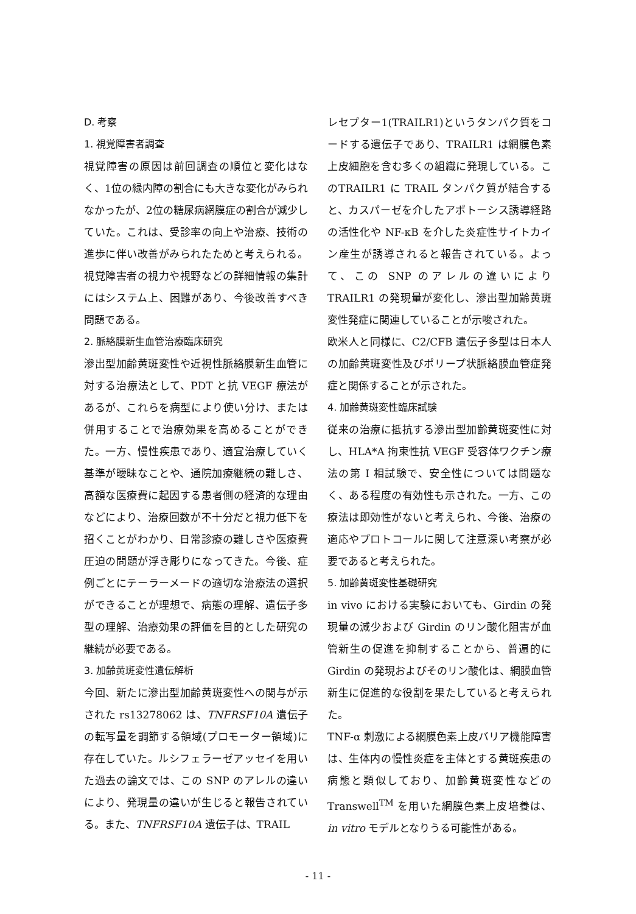D. 考察
1. 視覚障害者調査
視覚障害の原因は前回調査の順位と変化はなく、1位の緑内障の割合にも大きな変化がみられなかったが、2位の糖尿病網膜症の割合が減少していた。これは、受診率の向上や治療、技術の進歩に伴い改善がみられたためと考えられる。視覚障害者の視力や視野などの詳細情報の集計にはシステム上、困難があり、今後改善すべき問題である。
2. 脈絡膜新生血管治療臨床研究
滲出型加齢黄斑変性や近視性脈絡膜新生血管に対する治療法として、PDT と抗 VEGF 療法があるが、これらを病型により使い分け、または併用することで治療効果を高めることができた。一方、慢性疾患であり、適宜治療していく基準が曖昧なことや、通院加療継続の難しさ、高額な医療費に起因する患者側の経済的な理由などにより、治療回数が不十分だと視力低下を招くことがわかり、日常診療の難しさや医療費圧迫の問題が浮き彫りになってきた。今後、症例ごとにテーラーメードの適切な治療法の選択ができることが理想で、病態の理解、遺伝子多型の理解、治療効果の評価を目的とした研究の継続が必要である。
3. 加齢黄斑変性遺伝解析
今回、新たに滲出型加齢黄斑変性への関与が示された rs13278062 は、TNFRSF10A 遺伝子の転写量を調節する領域(プロモーター領域)に存在していた。ルシフェラーゼアッセイを用いた過去の論文では、この SNP のアレルの違いにより、発現量の違いが生じると報告されている。また、TNFRSF10A 遺伝子は、TRAIL
レセプター1(TRAILR1)というタンパク質をコードする遺伝子であり、TRAILR1 は網膜色素上皮細胞を含む多くの組織に発現している。このTRAILR1 に TRAIL タンパク質が結合すると、カスパーゼを介したアポトーシス誘導経路の活性化や NF-κB を介した炎症性サイトカイン産生が誘導されると報告されている。よって、この SNP のアレルの違いにより TRAILR1 の発現量が変化し、滲出型加齢黄斑変性発症に関連していることが示唆された。
欧米人と同様に、C2/CFB 遺伝子多型は日本人の加齢黄斑変性及びポリープ状脈絡膜血管症発症と関係することが示された。
4. 加齢黄斑変性臨床試験
従来の治療に抵抗する滲出型加齢黄斑変性に対し、HLA*A 拘束性抗 VEGF 受容体ワクチン療法の第 I 相試験で、安全性については問題なく、ある程度の有効性も示された。一方、この療法は即効性がないと考えられ、今後、治療の適応やプロトコールに関して注意深い考察が必要であると考えられた。
5. 加齢黄斑変性基礎研究
in vivo における実験においても、Girdin の発現量の減少および Girdin のリン酸化阻害が血管新生の促進を抑制することから、普遍的に Girdin の発現およびそのリン酸化は、網膜血管新生に促進的な役割を果たしていると考えられた。
TNF-α 刺激による網膜色素上皮バリア機能障害は、生体内の慢性炎症を主体とする黄斑疾患の病態と類似しており、加齢黄斑変性などの Transwell<sup>TM</sup> を用いた網膜色素上皮培養は、in vitro モデルとなりうる可能性がある。
- 11 -